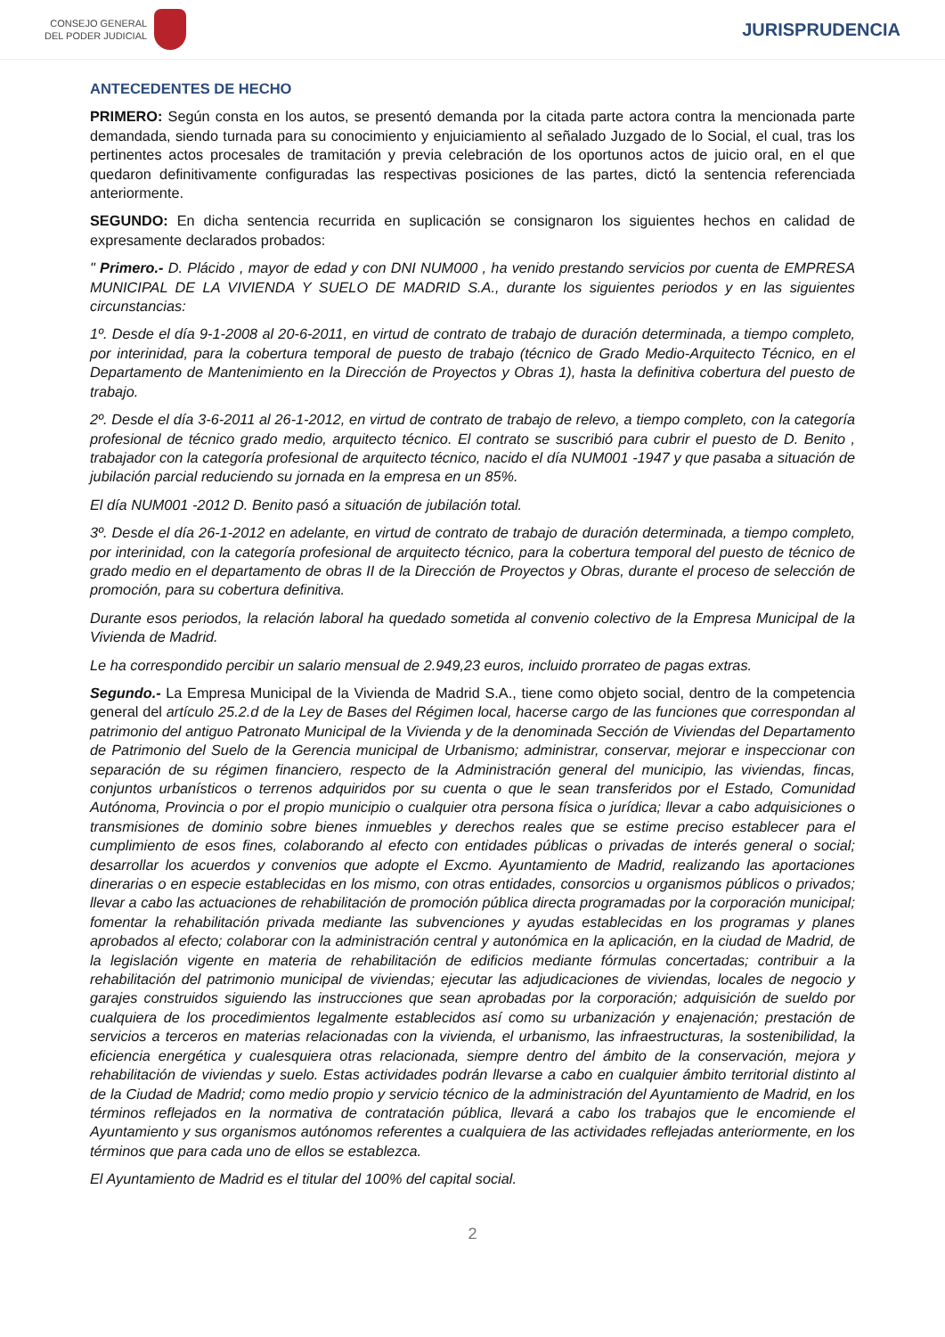CONSEJO GENERAL
DEL PODER JUDICIAL
JURISPRUDENCIA
ANTECEDENTES DE HECHO
PRIMERO: Según consta en los autos, se presentó demanda por la citada parte actora contra la mencionada parte demandada, siendo turnada para su conocimiento y enjuiciamiento al señalado Juzgado de lo Social, el cual, tras los pertinentes actos procesales de tramitación y previa celebración de los oportunos actos de juicio oral, en el que quedaron definitivamente configuradas las respectivas posiciones de las partes, dictó la sentencia referenciada anteriormente.
SEGUNDO: En dicha sentencia recurrida en suplicación se consignaron los siguientes hechos en calidad de expresamente declarados probados:
" Primero.- D. Plácido , mayor de edad y con DNI NUM000 , ha venido prestando servicios por cuenta de EMPRESA MUNICIPAL DE LA VIVIENDA Y SUELO DE MADRID S.A., durante los siguientes periodos y en las siguientes circunstancias:
1º. Desde el día 9-1-2008 al 20-6-2011, en virtud de contrato de trabajo de duración determinada, a tiempo completo, por interinidad, para la cobertura temporal de puesto de trabajo (técnico de Grado Medio-Arquitecto Técnico, en el Departamento de Mantenimiento en la Dirección de Proyectos y Obras 1), hasta la definitiva cobertura del puesto de trabajo.
2º. Desde el día 3-6-2011 al 26-1-2012, en virtud de contrato de trabajo de relevo, a tiempo completo, con la categoría profesional de técnico grado medio, arquitecto técnico. El contrato se suscribió para cubrir el puesto de D. Benito , trabajador con la categoría profesional de arquitecto técnico, nacido el día NUM001 -1947 y que pasaba a situación de jubilación parcial reduciendo su jornada en la empresa en un 85%.
El día NUM001 -2012 D. Benito pasó a situación de jubilación total.
3º. Desde el día 26-1-2012 en adelante, en virtud de contrato de trabajo de duración determinada, a tiempo completo, por interinidad, con la categoría profesional de arquitecto técnico, para la cobertura temporal del puesto de técnico de grado medio en el departamento de obras II de la Dirección de Proyectos y Obras, durante el proceso de selección de promoción, para su cobertura definitiva.
Durante esos periodos, la relación laboral ha quedado sometida al convenio colectivo de la Empresa Municipal de la Vivienda de Madrid.
Le ha correspondido percibir un salario mensual de 2.949,23 euros, incluido prorrateo de pagas extras.
Segundo.- La Empresa Municipal de la Vivienda de Madrid S.A., tiene como objeto social, dentro de la competencia general del artículo 25.2.d de la Ley de Bases del Régimen local, hacerse cargo de las funciones que correspondan al patrimonio del antiguo Patronato Municipal de la Vivienda y de la denominada Sección de Viviendas del Departamento de Patrimonio del Suelo de la Gerencia municipal de Urbanismo; administrar, conservar, mejorar e inspeccionar con separación de su régimen financiero, respecto de la Administración general del municipio, las viviendas, fincas, conjuntos urbanísticos o terrenos adquiridos por su cuenta o que le sean transferidos por el Estado, Comunidad Autónoma, Provincia o por el propio municipio o cualquier otra persona física o jurídica; llevar a cabo adquisiciones o transmisiones de dominio sobre bienes inmuebles y derechos reales que se estime preciso establecer para el cumplimiento de esos fines, colaborando al efecto con entidades públicas o privadas de interés general o social; desarrollar los acuerdos y convenios que adopte el Excmo. Ayuntamiento de Madrid, realizando las aportaciones dinerarias o en especie establecidas en los mismo, con otras entidades, consorcios u organismos públicos o privados; llevar a cabo las actuaciones de rehabilitación de promoción pública directa programadas por la corporación municipal; fomentar la rehabilitación privada mediante las subvenciones y ayudas establecidas en los programas y planes aprobados al efecto; colaborar con la administración central y autonómica en la aplicación, en la ciudad de Madrid, de la legislación vigente en materia de rehabilitación de edificios mediante fórmulas concertadas; contribuir a la rehabilitación del patrimonio municipal de viviendas; ejecutar las adjudicaciones de viviendas, locales de negocio y garajes construidos siguiendo las instrucciones que sean aprobadas por la corporación; adquisición de sueldo por cualquiera de los procedimientos legalmente establecidos así como su urbanización y enajenación; prestación de servicios a terceros en materias relacionadas con la vivienda, el urbanismo, las infraestructuras, la sostenibilidad, la eficiencia energética y cualesquiera otras relacionada, siempre dentro del ámbito de la conservación, mejora y rehabilitación de viviendas y suelo. Estas actividades podrán llevarse a cabo en cualquier ámbito territorial distinto al de la Ciudad de Madrid; como medio propio y servicio técnico de la administración del Ayuntamiento de Madrid, en los términos reflejados en la normativa de contratación pública, llevará a cabo los trabajos que le encomiende el Ayuntamiento y sus organismos autónomos referentes a cualquiera de las actividades reflejadas anteriormente, en los términos que para cada uno de ellos se establezca.
El Ayuntamiento de Madrid es el titular del 100% del capital social.
2